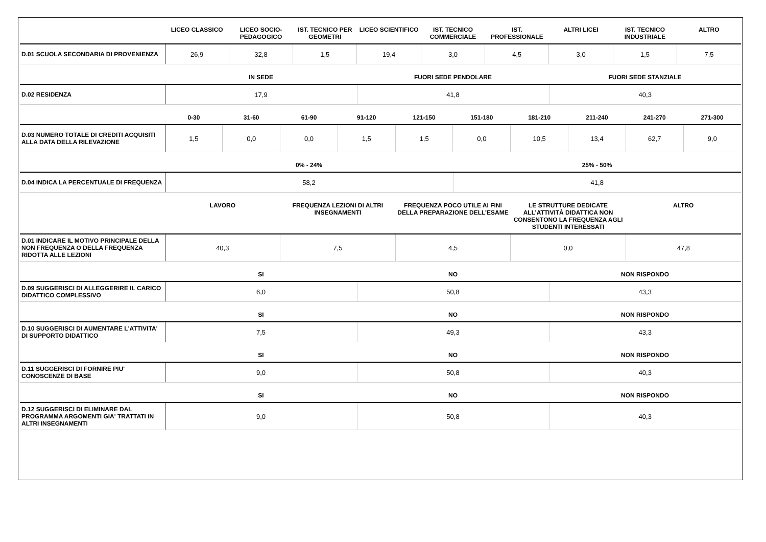| | LICEO CLASSICO | LICEO SOCIO-PEDAGOGICO | IST. TECNICO PER GEOMETRI | LICEO SCIENTIFICO | IST. TECNICO COMMERCIALE | IST. PROFESSIONALE | ALTRI LICEI | IST. TECNICO INDUSTRIALE | ALTRO |
| --- | --- | --- | --- | --- | --- | --- | --- | --- | --- |
| D.01 SCUOLA SECONDARIA DI PROVENIENZA | 26,9 | 32,8 | 1,5 | 19,4 | 3,0 | 4,5 | 3,0 | 1,5 | 7,5 |
| | IN SEDE | FUORI SEDE PENDOLARE | FUORI SEDE STANZIALE |
| --- | --- | --- | --- |
| D.02 RESIDENZA | 17,9 | 41,8 | 40,3 |
| | 0-30 | 31-60 | 61-90 | 91-120 | 121-150 | 151-180 | 181-210 | 211-240 | 241-270 | 271-300 |
| --- | --- | --- | --- | --- | --- | --- | --- | --- | --- | --- |
| D.03 NUMERO TOTALE DI CREDITI ACQUISITI ALLA DATA DELLA RILEVAZIONE | 1,5 | 0,0 | 0,0 | 1,5 | 1,5 | 0,0 | 10,5 | 13,4 | 62,7 | 9,0 |
| | 0% - 24% | 25% - 50% |
| --- | --- | --- |
| D.04 INDICA LA PERCENTUALE DI FREQUENZA | 58,2 | 41,8 |
| | LAVORO | FREQUENZA LEZIONI DI ALTRI INSEGNAMENTI | FREQUENZA POCO UTILE AI FINI DELLA PREPARAZIONE DELL’ESAME | LE STRUTTURE DEDICATE ALL’ATTIVITÀ DIDATTICA NON CONSENTONO LA FREQUENZA AGLI STUDENTI INTERESSATI | ALTRO |
| --- | --- | --- | --- | --- | --- |
| D.01 INDICARE IL MOTIVO PRINCIPALE DELLA NON FREQUENZA O DELLA FREQUENZA RIDOTTA ALLE LEZIONI | 40,3 | 7,5 | 4,5 | 0,0 | 47,8 |
| | SI | NO | NON RISPONDO |
| --- | --- | --- | --- |
| D.09 SUGGERISCI DI ALLEGGERIRE IL CARICO DIDATTICO COMPLESSIVO | 6,0 | 50,8 | 43,3 |
| | SI | NO | NON RISPONDO |
| --- | --- | --- | --- |
| D.10 SUGGERISCI DI AUMENTARE L'ATTIVITA' DI SUPPORTO DIDATTICO | 7,5 | 49,3 | 43,3 |
| | SI | NO | NON RISPONDO |
| --- | --- | --- | --- |
| D.11 SUGGERISCI DI FORNIRE PIU' CONOSCENZE DI BASE | 9,0 | 50,8 | 40,3 |
| | SI | NO | NON RISPONDO |
| --- | --- | --- | --- |
| D.12 SUGGERISCI DI ELIMINARE DAL PROGRAMMA ARGOMENTI GIA' TRATTATI IN ALTRI INSEGNAMENTI | 9,0 | 50,8 | 40,3 |